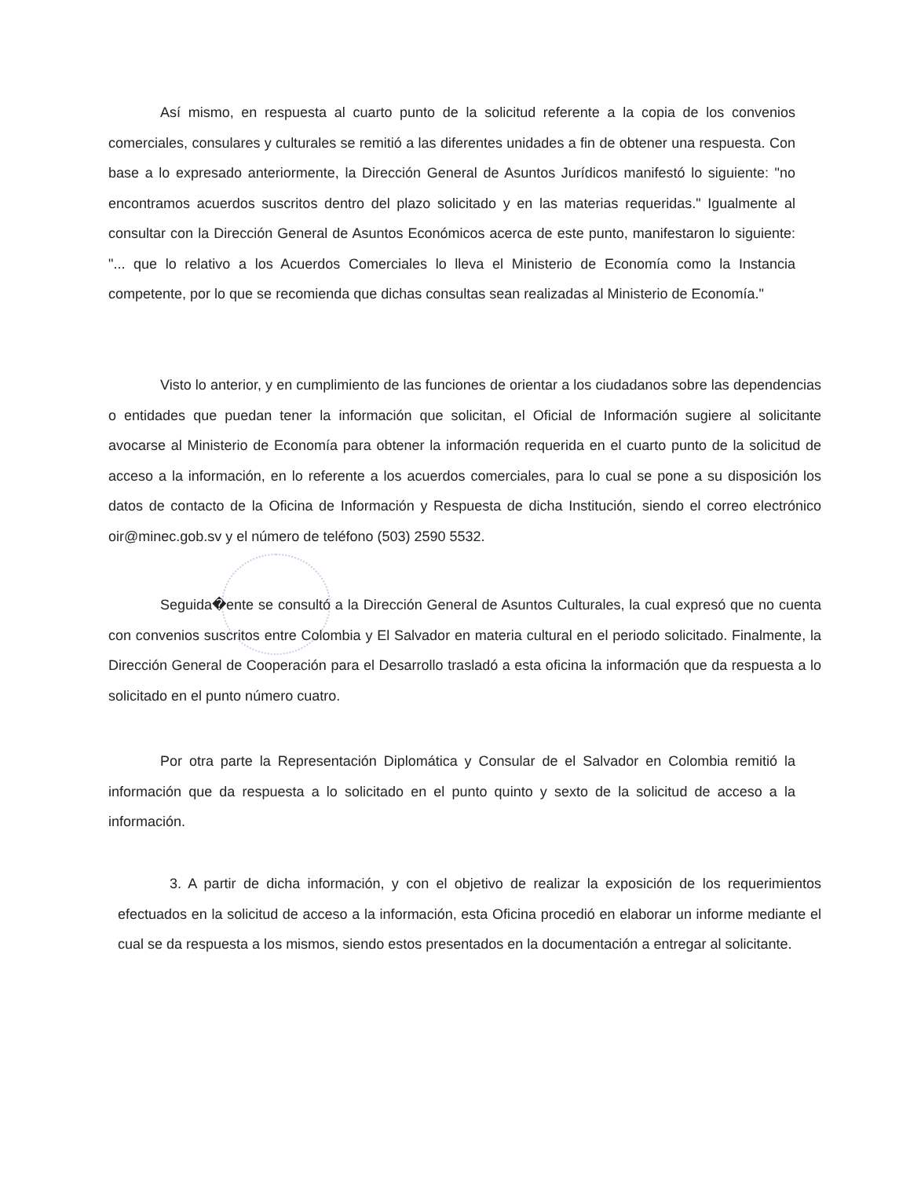Así mismo, en respuesta al cuarto punto de la solicitud referente a la copia de los convenios comerciales, consulares y culturales se remitió a las diferentes unidades a fin de obtener una respuesta. Con base a lo expresado anteriormente, la Dirección General de Asuntos Jurídicos manifestó lo siguiente: "no encontramos acuerdos suscritos dentro del plazo solicitado y en las materias requeridas." Igualmente al consultar con la Dirección General de Asuntos Económicos acerca de este punto, manifestaron lo siguiente: "... que lo relativo a los Acuerdos Comerciales lo lleva el Ministerio de Economía como la Instancia competente, por lo que se recomienda que dichas consultas sean realizadas al Ministerio de Economía."
Visto lo anterior, y en cumplimiento de las funciones de orientar a los ciudadanos sobre las dependencias o entidades que puedan tener la información que solicitan, el Oficial de Información sugiere al solicitante avocarse al Ministerio de Economía para obtener la información requerida en el cuarto punto de la solicitud de acceso a la información, en lo referente a los acuerdos comerciales, para lo cual se pone a su disposición los datos de contacto de la Oficina de Información y Respuesta de dicha Institución, siendo el correo electrónico oir@minec.gob.sv y el número de teléfono (503) 2590 5532.
Seguida�ente se consultó a la Dirección General de Asuntos Culturales, la cual expresó que no cuenta con convenios suscritos entre Colombia y El Salvador en materia cultural en el periodo solicitado. Finalmente, la Dirección General de Cooperación para el Desarrollo trasladó a esta oficina la información que da respuesta a lo solicitado en el punto número cuatro.
Por otra parte la Representación Diplomática y Consular de el Salvador en Colombia remitió la información que da respuesta a lo solicitado en el punto quinto y sexto de la solicitud de acceso a la información.
3. A partir de dicha información, y con el objetivo de realizar la exposición de los requerimientos efectuados en la solicitud de acceso a la información, esta Oficina procedió en elaborar un informe mediante el cual se da respuesta a los mismos, siendo estos presentados en la documentación a entregar al solicitante.